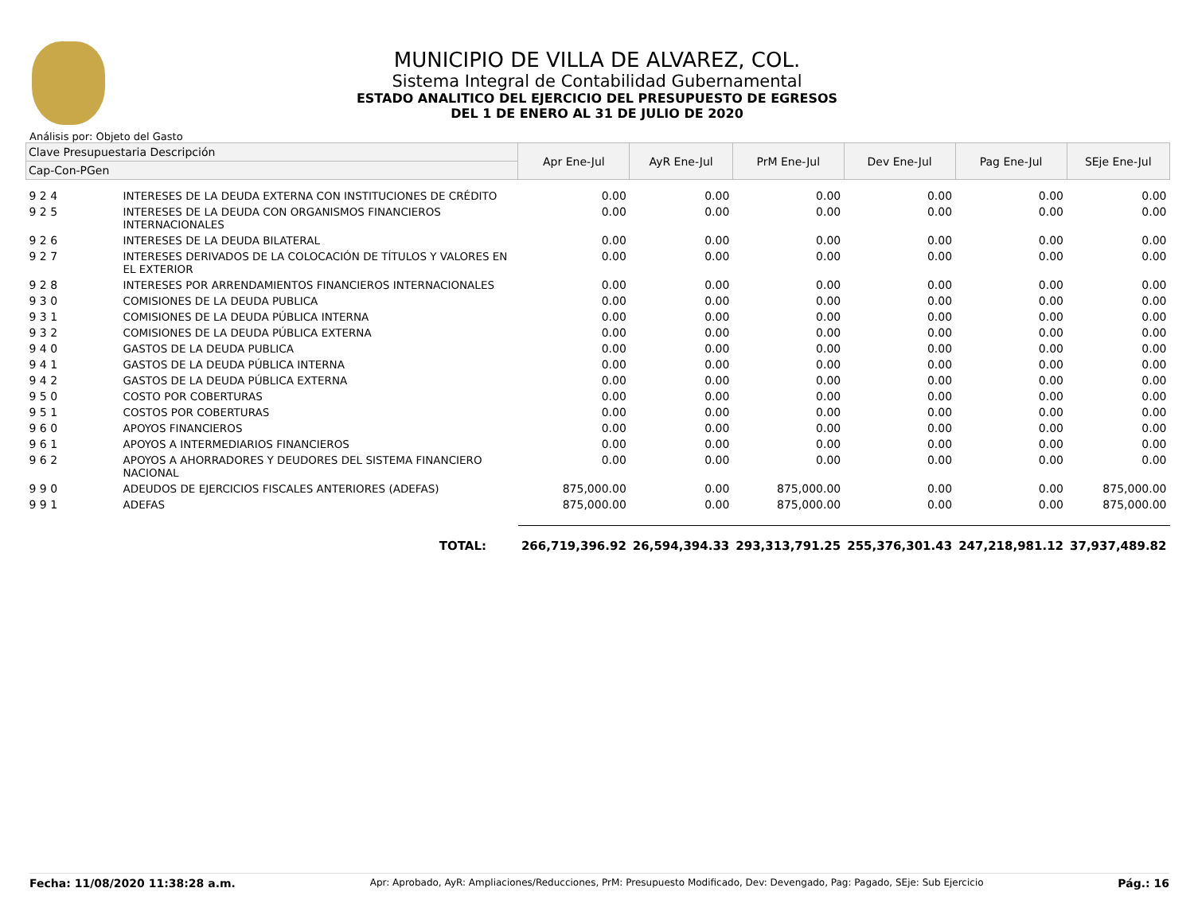MUNICIPIO DE VILLA DE ALVAREZ, COL.
Sistema Integral de Contabilidad Gubernamental
ESTADO ANALITICO DEL EJERCICIO DEL PRESUPUESTO DE EGRESOS
DEL 1 DE ENERO AL 31 DE JULIO DE 2020
Análisis por: Objeto del Gasto
| Clave Presupuestaria Descripción | | Apr Ene-Jul | AyR Ene-Jul | PrM Ene-Jul | Dev Ene-Jul | Pag Ene-Jul | SEje Ene-Jul |
| --- | --- | --- | --- | --- | --- | --- | --- |
| Cap-Con-PGen | | | | | | | |
| 9 2 4 | INTERESES DE LA DEUDA EXTERNA CON INSTITUCIONES DE CRÉDITO | 0.00 | 0.00 | 0.00 | 0.00 | 0.00 | 0.00 |
| 9 2 5 | INTERESES DE LA DEUDA CON ORGANISMOS FINANCIEROS INTERNACIONALES | 0.00 | 0.00 | 0.00 | 0.00 | 0.00 | 0.00 |
| 9 2 6 | INTERESES DE LA DEUDA BILATERAL | 0.00 | 0.00 | 0.00 | 0.00 | 0.00 | 0.00 |
| 9 2 7 | INTERESES DERIVADOS DE LA COLOCACIÓN DE TÍTULOS Y VALORES EN EL EXTERIOR | 0.00 | 0.00 | 0.00 | 0.00 | 0.00 | 0.00 |
| 9 2 8 | INTERESES POR ARRENDAMIENTOS FINANCIEROS INTERNACIONALES | 0.00 | 0.00 | 0.00 | 0.00 | 0.00 | 0.00 |
| 9 3 0 | COMISIONES DE LA DEUDA PUBLICA | 0.00 | 0.00 | 0.00 | 0.00 | 0.00 | 0.00 |
| 9 3 1 | COMISIONES DE LA DEUDA PÚBLICA INTERNA | 0.00 | 0.00 | 0.00 | 0.00 | 0.00 | 0.00 |
| 9 3 2 | COMISIONES DE LA DEUDA PÚBLICA EXTERNA | 0.00 | 0.00 | 0.00 | 0.00 | 0.00 | 0.00 |
| 9 4 0 | GASTOS DE LA DEUDA PUBLICA | 0.00 | 0.00 | 0.00 | 0.00 | 0.00 | 0.00 |
| 9 4 1 | GASTOS DE LA DEUDA PÚBLICA INTERNA | 0.00 | 0.00 | 0.00 | 0.00 | 0.00 | 0.00 |
| 9 4 2 | GASTOS DE LA DEUDA PÚBLICA EXTERNA | 0.00 | 0.00 | 0.00 | 0.00 | 0.00 | 0.00 |
| 9 5 0 | COSTO POR COBERTURAS | 0.00 | 0.00 | 0.00 | 0.00 | 0.00 | 0.00 |
| 9 5 1 | COSTOS POR COBERTURAS | 0.00 | 0.00 | 0.00 | 0.00 | 0.00 | 0.00 |
| 9 6 0 | APOYOS FINANCIEROS | 0.00 | 0.00 | 0.00 | 0.00 | 0.00 | 0.00 |
| 9 6 1 | APOYOS A INTERMEDIARIOS FINANCIEROS | 0.00 | 0.00 | 0.00 | 0.00 | 0.00 | 0.00 |
| 9 6 2 | APOYOS A AHORRADORES Y DEUDORES DEL SISTEMA FINANCIERO NACIONAL | 0.00 | 0.00 | 0.00 | 0.00 | 0.00 | 0.00 |
| 9 9 0 | ADEUDOS DE EJERCICIOS FISCALES ANTERIORES (ADEFAS) | 875,000.00 | 0.00 | 875,000.00 | 0.00 | 0.00 | 875,000.00 |
| 9 9 1 | ADEFAS | 875,000.00 | 0.00 | 875,000.00 | 0.00 | 0.00 | 875,000.00 |
| | TOTAL: | 266,719,396.92 | 26,594,394.33 | 293,313,791.25 | 255,376,301.43 | 247,218,981.12 | 37,937,489.82 |
Fecha: 11/08/2020 11:38:28 a.m. Apr: Aprobado, AyR: Ampliaciones/Reducciones, PrM: Presupuesto Modificado, Dev: Devengado, Pag: Pagado, SEje: Sub Ejercicio Pág.: 16